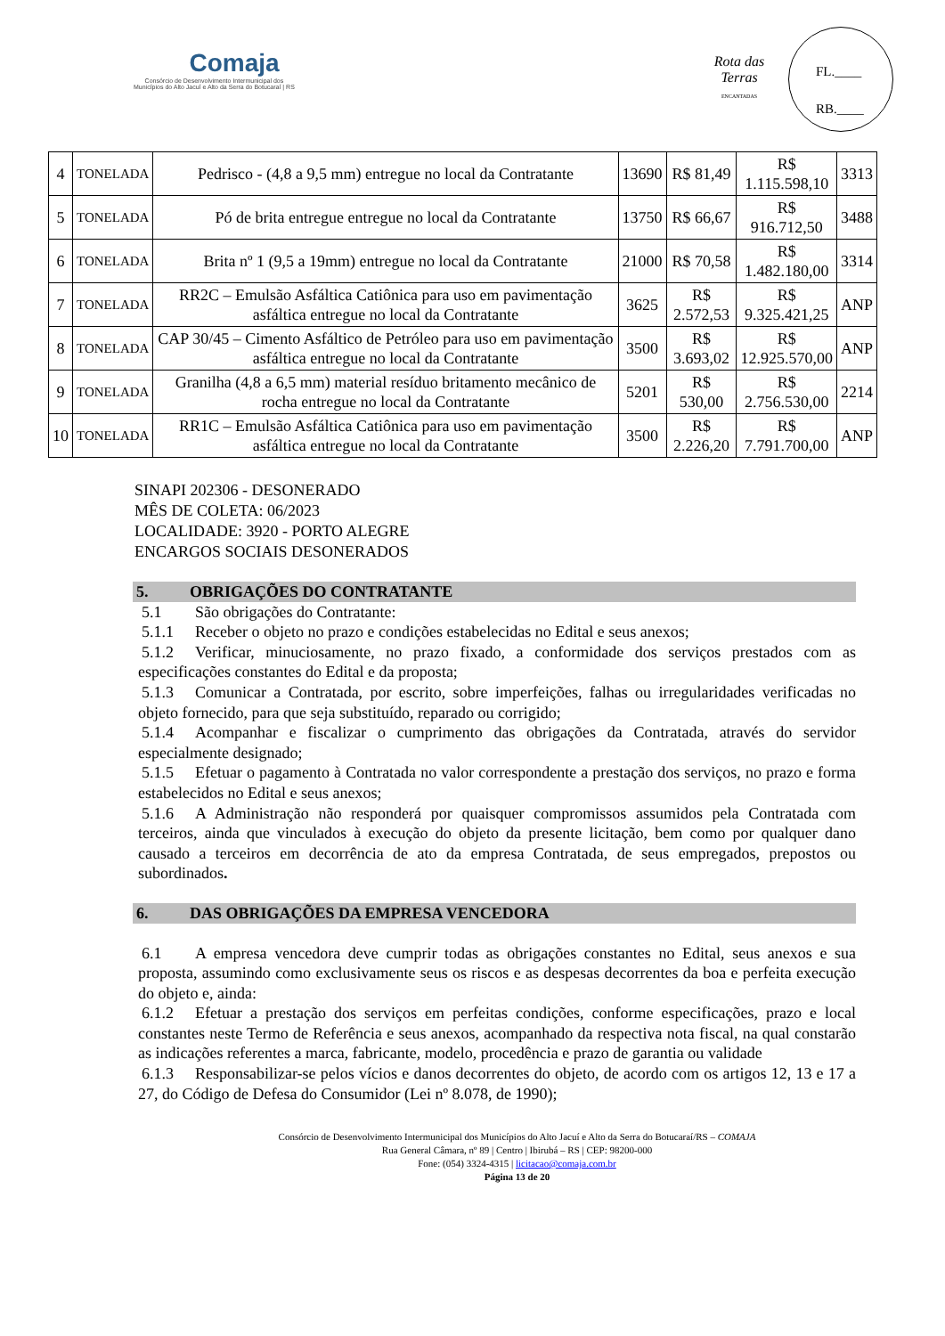Comaja
Consórcio de Desenvolvimento Intermunicipal dos
Municípios do Alto Jacuí e Alto da Serra do Botucaraí | RS
Rota das Terras
ENCANTADAS
FL.____
RB.____
| 4 | TONELADA | Pedrisco - (4,8 a 9,5 mm) entregue no local da Contratante | 13690 | R$ 81,49 | R$ 1.115.598,10 | 3313 |
| 5 | TONELADA | Pó de brita entregue entregue no local da Contratante | 13750 | R$ 66,67 | R$ 916.712,50 | 3488 |
| 6 | TONELADA | Brita nº 1 (9,5 a 19mm) entregue no local da Contratante | 21000 | R$ 70,58 | R$ 1.482.180,00 | 3314 |
| 7 | TONELADA | RR2C – Emulsão Asfáltica Catiônica para uso em pavimentação asfáltica entregue no local da Contratante | 3625 | R$ 2.572,53 | R$ 9.325.421,25 | ANP |
| 8 | TONELADA | CAP 30/45 – Cimento Asfáltico de Petróleo para uso em pavimentação asfáltica entregue no local da Contratante | 3500 | R$ 3.693,02 | R$ 12.925.570,00 | ANP |
| 9 | TONELADA | Granilha (4,8 a 6,5 mm) material resíduo britamento mecânico de rocha entregue no local da Contratante | 5201 | R$ 530,00 | R$ 2.756.530,00 | 2214 |
| 10 | TONELADA | RR1C – Emulsão Asfáltica Catiônica para uso em pavimentação asfáltica entregue no local da Contratante | 3500 | R$ 2.226,20 | R$ 7.791.700,00 | ANP |
SINAPI 202306 - DESONERADO
MÊS DE COLETA: 06/2023
LOCALIDADE: 3920 - PORTO ALEGRE
ENCARGOS SOCIAIS DESONERADOS
5. OBRIGAÇÕES DO CONTRATANTE
5.1 São obrigações do Contratante:
5.1.1 Receber o objeto no prazo e condições estabelecidas no Edital e seus anexos;
5.1.2 Verificar, minuciosamente, no prazo fixado, a conformidade dos serviços prestados com as especificações constantes do Edital e da proposta;
5.1.3 Comunicar a Contratada, por escrito, sobre imperfeições, falhas ou irregularidades verificadas no objeto fornecido, para que seja substituído, reparado ou corrigido;
5.1.4 Acompanhar e fiscalizar o cumprimento das obrigações da Contratada, através do servidor especialmente designado;
5.1.5 Efetuar o pagamento à Contratada no valor correspondente a prestação dos serviços, no prazo e forma estabelecidos no Edital e seus anexos;
5.1.6 A Administração não responderá por quaisquer compromissos assumidos pela Contratada com terceiros, ainda que vinculados à execução do objeto da presente licitação, bem como por qualquer dano causado a terceiros em decorrência de ato da empresa Contratada, de seus empregados, prepostos ou subordinados.
6. DAS OBRIGAÇÕES DA EMPRESA VENCEDORA
6.1 A empresa vencedora deve cumprir todas as obrigações constantes no Edital, seus anexos e sua proposta, assumindo como exclusivamente seus os riscos e as despesas decorrentes da boa e perfeita execução do objeto e, ainda:
6.1.2 Efetuar a prestação dos serviços em perfeitas condições, conforme especificações, prazo e local constantes neste Termo de Referência e seus anexos, acompanhado da respectiva nota fiscal, na qual constarão as indicações referentes a marca, fabricante, modelo, procedência e prazo de garantia ou validade
6.1.3 Responsabilizar-se pelos vícios e danos decorrentes do objeto, de acordo com os artigos 12, 13 e 17 a 27, do Código de Defesa do Consumidor (Lei nº 8.078, de 1990);
Consórcio de Desenvolvimento Intermunicipal dos Municípios do Alto Jacuí e Alto da Serra do Botucaraí/RS – COMAJA
Rua General Câmara, nº 89 | Centro | Ibirubá – RS | CEP: 98200-000
Fone: (054) 3324-4315 | licitacao@comaja.com.br
Página 13 de 20